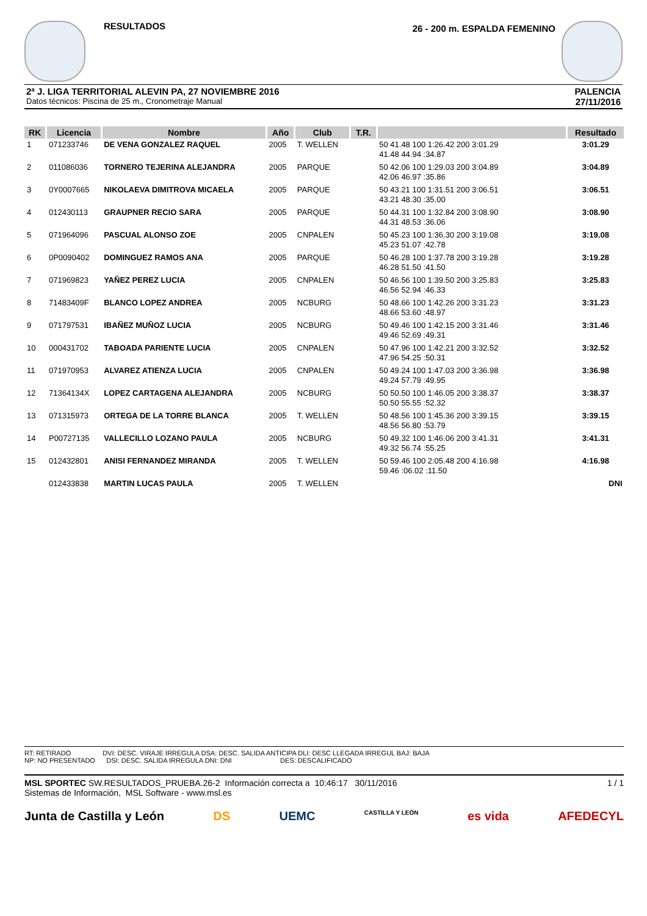RESULTADOS
26 - 200 m. ESPALDA FEMENINO
2ª J. LIGA TERRITORIAL ALEVIN PA, 27 NOVIEMBRE 2016
Datos técnicos: Piscina de 25 m., Cronometraje Manual
PALENCIA
27/11/2016
| RK | Licencia | Nombre | Año | Club | T.R. | | Resultado |
| --- | --- | --- | --- | --- | --- | --- | --- |
| 1 | 071233746 | DE VENA GONZALEZ RAQUEL | 2005 | T. WELLEN | | 50 41.48 100 1:26.42 200 3:01.29 41.48 44.94 :34.87 | 3:01.29 |
| 2 | 011086036 | TORNERO TEJERINA ALEJANDRA | 2005 | PARQUE | | 50 42.06 100 1:29.03 200 3:04.89 42.06 46.97 :35.86 | 3:04.89 |
| 3 | 0Y0007665 | NIKOLAEVA DIMITROVA MICAELA | 2005 | PARQUE | | 50 43.21 100 1:31.51 200 3:06.51 43.21 48.30 :35.00 | 3:06.51 |
| 4 | 012430113 | GRAUPNER RECIO SARA | 2005 | PARQUE | | 50 44.31 100 1:32.84 200 3:08.90 44.31 48.53 :36.06 | 3:08.90 |
| 5 | 071964096 | PASCUAL ALONSO ZOE | 2005 | CNPALEN | | 50 45.23 100 1:36.30 200 3:19.08 45.23 51.07 :42.78 | 3:19.08 |
| 6 | 0P0090402 | DOMINGUEZ RAMOS ANA | 2005 | PARQUE | | 50 46.28 100 1:37.78 200 3:19.28 46.28 51.50 :41.50 | 3:19.28 |
| 7 | 071969823 | YAÑEZ PEREZ LUCIA | 2005 | CNPALEN | | 50 46.56 100 1:39.50 200 3:25.83 46.56 52.94 :46.33 | 3:25.83 |
| 8 | 71483409F | BLANCO LOPEZ ANDREA | 2005 | NCBURG | | 50 48.66 100 1:42.26 200 3:31.23 48.66 53.60 :48.97 | 3:31.23 |
| 9 | 071797531 | IBAÑEZ MUÑOZ LUCIA | 2005 | NCBURG | | 50 49.46 100 1:42.15 200 3:31.46 49.46 52.69 :49.31 | 3:31.46 |
| 10 | 000431702 | TABOADA PARIENTE LUCIA | 2005 | CNPALEN | | 50 47.96 100 1:42.21 200 3:32.52 47.96 54.25 :50.31 | 3:32.52 |
| 11 | 071970953 | ALVAREZ ATIENZA LUCIA | 2005 | CNPALEN | | 50 49.24 100 1:47.03 200 3:36.98 49.24 57.79 :49.95 | 3:36.98 |
| 12 | 71364134X | LOPEZ CARTAGENA ALEJANDRA | 2005 | NCBURG | | 50 50.50 100 1:46.05 200 3:38.37 50.50 55.55 :52.32 | 3:38.37 |
| 13 | 071315973 | ORTEGA DE LA TORRE BLANCA | 2005 | T. WELLEN | | 50 48.56 100 1:45.36 200 3:39.15 48.56 56.80 :53.79 | 3:39.15 |
| 14 | P00727135 | VALLECILLO LOZANO PAULA | 2005 | NCBURG | | 50 49.32 100 1:46.06 200 3:41.31 49.32 56.74 :55.25 | 3:41.31 |
| 15 | 012432801 | ANISI FERNANDEZ MIRANDA | 2005 | T. WELLEN | | 50 59.46 100 2:05.48 200 4:16.98 59.46 :06.02 :11.50 | 4:16.98 |
| | 012433838 | MARTIN LUCAS PAULA | 2005 | T. WELLEN | | | DNI |
RT: RETIRADO DVI: DESC. VIRAJE IRREGULA DSA: DESC. SALIDA ANTICIPA DLI: DESC LLEGADA IRREGUL BAJ: BAJA
NP: NO PRESENTADO DSI: DESC. SALIDA IRREGULA DNI: DNI DES: DESCALIFICADO
MSL SPORTEC SW.RESULTADOS_PRUEBA.26-2 Información correcta a 10:46:17 30/11/2016 1 / 1
Sistemas de Información, MSL Software - www.msl.es
Junta de Castilla y León DS UEMC CASTILLA Y LEÓN es vida AFEDECYL